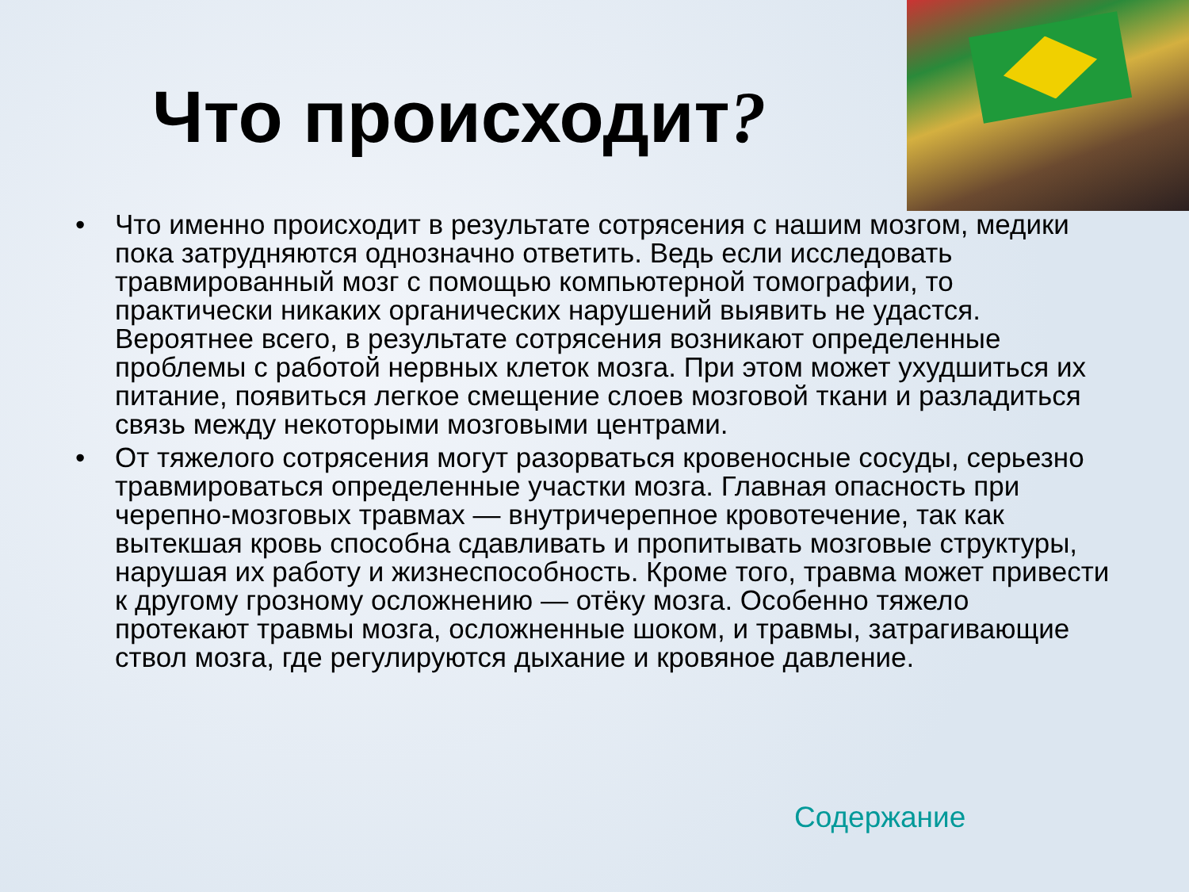Что происходит?
• Что именно происходит в результате сотрясения с нашим мозгом, медики пока затрудняются однозначно ответить. Ведь если исследовать травмированный мозг с помощью компьютерной томографии, то практически никаких органических нарушений выявить не удастся. Вероятнее всего, в результате сотрясения возникают определенные проблемы с работой нервных клеток мозга. При этом может ухудшиться их питание, появиться легкое смещение слоев мозговой ткани и разладиться связь между некоторыми мозговыми центрами.
• От тяжелого сотрясения могут разорваться кровеносные сосуды, серьезно травмироваться определенные участки мозга. Главная опасность при черепно-мозговых травмах — внутричерепное кровотечение, так как вытекшая кровь способна сдавливать и пропитывать мозговые структуры, нарушая их работу и жизнеспособность. Кроме того, травма может привести к другому грозному осложнению — отёку мозга. Особенно тяжело протекают травмы мозга, осложненные шоком, и травмы, затрагивающие ствол мозга, где регулируются дыхание и кровяное давление.
Содержание